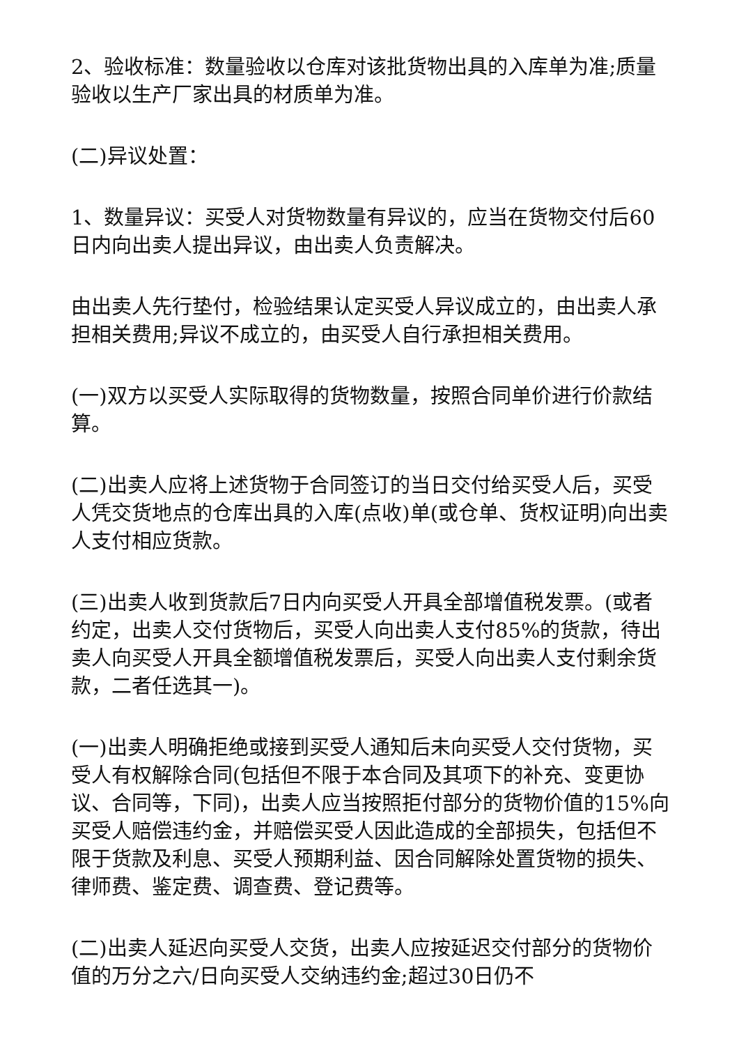2、验收标准：数量验收以仓库对该批货物出具的入库单为准;质量验收以生产厂家出具的材质单为准。
(二)异议处置：
1、数量异议：买受人对货物数量有异议的，应当在货物交付后60日内向出卖人提出异议，由出卖人负责解决。
由出卖人先行垫付，检验结果认定买受人异议成立的，由出卖人承担相关费用;异议不成立的，由买受人自行承担相关费用。
(一)双方以买受人实际取得的货物数量，按照合同单价进行价款结算。
(二)出卖人应将上述货物于合同签订的当日交付给买受人后，买受人凭交货地点的仓库出具的入库(点收)单(或仓单、货权证明)向出卖人支付相应货款。
(三)出卖人收到货款后7日内向买受人开具全部增值税发票。(或者约定，出卖人交付货物后，买受人向出卖人支付85%的货款，待出卖人向买受人开具全额增值税发票后，买受人向出卖人支付剩余货款，二者任选其一)。
(一)出卖人明确拒绝或接到买受人通知后未向买受人交付货物，买受人有权解除合同(包括但不限于本合同及其项下的补充、变更协议、合同等，下同)，出卖人应当按照拒付部分的货物价值的15%向买受人赔偿违约金，并赔偿买受人因此造成的全部损失，包括但不限于货款及利息、买受人预期利益、因合同解除处置货物的损失、律师费、鉴定费、调查费、登记费等。
(二)出卖人延迟向买受人交货，出卖人应按延迟交付部分的货物价值的万分之六/日向买受人交纳违约金;超过30日仍不